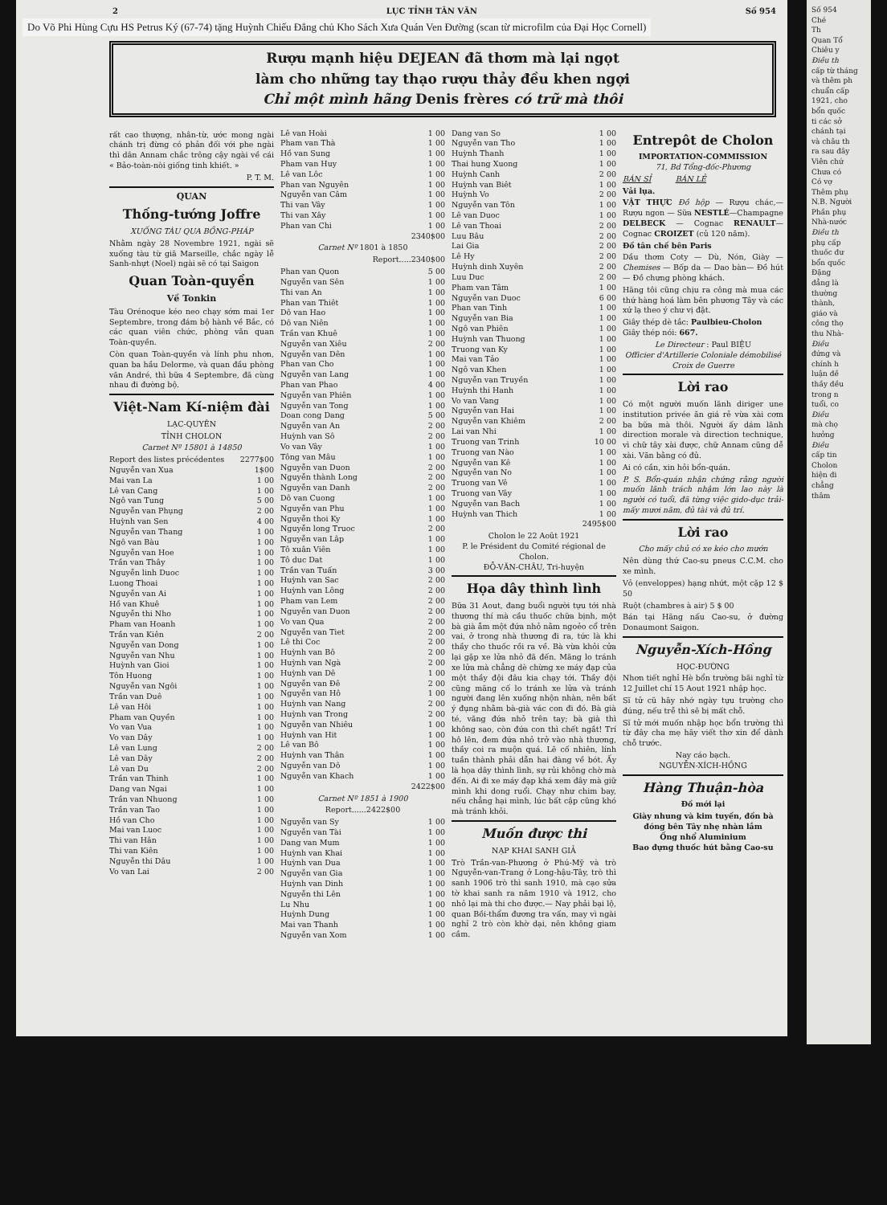2 LỤC TỈNH TÂN VĂN Số 954
Do Võ Phi Hùng Cựu HS Petrus Ký (67-74) tặng Huỳnh Chiếu Đẳng chủ Kho Sách Xưa Quán Ven Đường (scan từ microfilm của Đại Học Cornell)
Rượu mạnh hiệu DEJEAN đã thơm mà lại ngọt
làm cho những tay thạo rượu thảy đều khen ngợi
Chỉ một mình hãng Denis frères có trữ mà thôi
rất cao thượng, nhân-từ, ước mong ngài chánh trị đừng có phản đối với phe ngài thì dân Annam chắc trông cậy ngài về cái « Bảo-toàn-nòi giống tinh khiết. »
P. T. M.
QUAN
Thống-tướng Joffre
XUỐNG TÀU QUA BỒNG-PHÁP
Nhằm ngày 28 Novembre 1921, ngài sẽ xuống tàu từ giã Marseille, chắc ngày lễ Sanh-nhựt (Noel) ngài sẽ có tại Saigon
Quan Toàn-quyền
Về Tonkin
Tàu Orénoque kéo neo chạy sớm mai 1er Septembre, trong đám bộ hành về Bắc, có các quan viên chức, phòng văn quan Toàn-quyền.
Còn quan Toàn-quyền và lính phu nhơn, quan ba hầu Delorme, và quan đầu phòng văn André, thì bữa 4 Septembre, đã cùng nhau đi đường bộ.
Việt-Nam Kí-niệm đài
LẠC-QUYÊN
TỈNH CHOLON
Carnet Nº 15801 à 14850
| Report des listes précédentes | 2277$00 |
| Nguyễn van Xua | 1$00 |
| Mai van La | 1 00 |
| Lê van Cang | 1 00 |
| Ngô van Tung | 5 00 |
| Nguyễn van Phụng | 2 00 |
| Huỳnh van Sen | 4 00 |
| Nguyễn van Thang | 1 00 |
| Ngô van Bàu | 1 00 |
| Nguyễn van Hoe | 1 00 |
| Trần van Thây | 1 00 |
| Nguyễn linh Duoc | 1 00 |
| Luong Thoai | 1 00 |
| Nguyễn van Ai | 1 00 |
| Hồ van Khuê | 1 00 |
| Nguyễn thi Nho | 1 00 |
| Pham van Hoanh | 1 00 |
| Trần van Kiên | 2 00 |
| Nguyễn van Dong | 1 00 |
| Nguyễn van Nhu | 1 00 |
| Huỳnh van Gioi | 1 00 |
| Tôn Huong | 1 00 |
| Nguyễn van Ngôi | 1 00 |
| Trần van Duê | 1 00 |
| Lê van Hôi | 1 00 |
| Pham van Quyền | 1 00 |
| Vo van Vua | 1 00 |
| Vo van Dây | 1 00 |
| Lê van Lung | 2 00 |
| Lê van Dây | 2 00 |
| Lê van Du | 2 00 |
| Trần van Thinh | 1 00 |
| Dang van Ngai | 1 00 |
| Trần van Nhuong | 1 00 |
| Trần van Tao | 1 00 |
| Hồ van Cho | 1 00 |
| Mai van Luoc | 1 00 |
| Thi van Hân | 1 00 |
| Thi van Kiên | 1 00 |
| Nguyễn thi Dâu | 1 00 |
| Vo van Lai | 2 00 |
| Lê van Hoài | 1 00 |
| Pham van Thà | 1 00 |
| Hồ van Sung | 1 00 |
| Pham van Huy | 1 00 |
| Lê van Lôc | 1 00 |
| Phan van Nguyên | 1 00 |
| Nguyễn van Câm | 1 00 |
| Thi van Vây | 1 00 |
| Thi van Xây | 1 00 |
| Phan van Chi | 1 00 |
| | 2340$00 |
Carnet Nº 1801 à 1850
Report.....2340$00
| Phan van Quon | 5 00 |
| Nguyễn van Sên | 1 00 |
| Thi van An | 1 00 |
| Phan van Thiêt | 1 00 |
| Dô van Hao | 1 00 |
| Dô van Niên | 1 00 |
| Trần van Khuê | 1 00 |
| Nguyễn van Xiêu | 2 00 |
| Nguyễn van Dên | 1 00 |
| Phan van Cho | 1 00 |
| Nguyễn van Lang | 1 00 |
| Phan van Phao | 4 00 |
| Nguyễn van Phiên | 1 00 |
| Nguyễn van Tong | 1 00 |
| Doan cong Dang | 5 00 |
| Nguyễn van An | 2 00 |
| Huỳnh van Sô | 2 00 |
| Vo van Vây | 1 00 |
| Tông van Mâu | 1 00 |
| Nguyễn van Duon | 2 00 |
| Nguyễn thành Long | 2 00 |
| Nguyễn van Danh | 2 00 |
| Dô van Cuong | 1 00 |
| Nguyễn van Phu | 1 00 |
| Nguyễn thoi Ky | 1 00 |
| Nguyễn long Truoc | 2 00 |
| Nguyễn van Lâp | 1 00 |
| Tô xuân Viên | 1 00 |
| Tô duc Dat | 1 00 |
| Trần van Tuấn | 3 00 |
| Huỳnh van Sac | 2 00 |
| Huỳnh van Lông | 2 00 |
| Pham van Lem | 2 00 |
| Nguyễn van Duon | 2 00 |
| Vo van Qua | 2 00 |
| Nguyễn van Tiet | 2 00 |
| Lê thi Coc | 2 00 |
| Huỳnh van Bô | 2 00 |
| Huỳnh van Ngà | 2 00 |
| Huỳnh van Dê | 1 00 |
| Nguyễn van Đê | 2 00 |
| Nguyễn van Hô | 1 00 |
| Huỳnh van Nang | 2 00 |
| Huỳnh van Trong | 2 00 |
| Nguyễn van Nhiêu | 1 00 |
| Huỳnh van Hit | 1 00 |
| Lê van Bô | 1 00 |
| Huỳnh van Thân | 1 00 |
| Nguyễn van Dô | 1 00 |
| Nguyễn van Khach | 1 00 |
| | 2422$00 |
Carnet Nº 1851 à 1900
Report......2422$00
| Nguyễn van Sy | 1 00 |
| Nguyễn van Tài | 1 00 |
| Dang van Mum | 1 00 |
| Huỳnh van Khai | 1 00 |
| Huỳnh van Dua | 1 00 |
| Nguyễn van Gia | 1 00 |
| Huỳnh van Dinh | 1 00 |
| Nguyễn thi Lên | 1 00 |
| Lu Nhu | 1 00 |
| Huỳnh Dung | 1 00 |
| Mai van Thanh | 1 00 |
| Nguyễn van Xom | 1 00 |
| Dang van So | 1 00 |
| Nguyễn van Tho | 1 00 |
| Huỳnh Thanh | 1 00 |
| Thai hung Xuong | 1 00 |
| Huỳnh Canh | 2 00 |
| Huỳnh van Biêt | 1 00 |
| Huỳnh Vo | 2 00 |
| Nguyễn van Tôn | 1 00 |
| Lê van Duoc | 1 00 |
| Lê van Thoai | 2 00 |
| Luu Bâu | 2 00 |
| Lai Gia | 2 00 |
| Lê Hy | 2 00 |
| Huỳnh dinh Xuyên | 2 00 |
| Luu Duc | 2 00 |
| Pham van Tâm | 1 00 |
| Nguyễn van Duoc | 6 00 |
| Phan van Tinh | 1 00 |
| Nguyễn van Bia | 1 00 |
| Ngô van Phiên | 1 00 |
| Huỳnh van Thuong | 1 00 |
| Truong van Ky | 1 00 |
| Mai van Tảo | 1 00 |
| Ngô van Khen | 1 00 |
| Nguyễn van Truyền | 1 00 |
| Huỳnh thi Hanh | 1 00 |
| Vo van Vang | 1 00 |
| Nguyễn van Hai | 1 00 |
| Nguyễn van Khiêm | 2 00 |
| Lai van Nhi | 1 00 |
| Truong van Trinh | 10 00 |
| Truong van Nào | 1 00 |
| Nguyễn van Kê | 1 00 |
| Nguyễn van No | 1 00 |
| Truong van Vê | 1 00 |
| Truong van Vây | 1 00 |
| Nguyễn van Bach | 1 00 |
| Huỳnh van Thich | 1 00 |
| | 2495$00 |
Cholon le 22 Août 1921
P. le Président du Comité régional de Cholon.
ĐỖ-VĂN-CHÂU, Tri-huyện
Họa dây thình lình
Bữa 31 Aout, đang buổi người tựu tới nhà thương thí mà cầu thuốc chữa bịnh, một bà già ẵm một đứa nhỏ nằm ngoẻo cổ trên vai, ở trong nhà thương đi ra, tức là khi thầy cho thuốc rồi ra về. Bà vừa khỏi cửa lại gặp xe lửa nhỏ đã đến. Mãng lo tránh xe lửa mà chẳng dè chừng xe máy đạp của một thầy đội đâu kia chạy tới. Thầy đội cũng mãng cố lo tránh xe lửa và tránh người đang lên xuống nhộn nhàn, nên bất ý đụng nhằm bà-già vác con đi đó. Bà già té, văng đứa nhỏ trên tay; bà già thì không sao, còn đứa con thì chết ngắt! Trí hô lên, đem đứa nhỏ trở vào nhà thương, thầy coi ra muộn quá. Lẽ cố nhiên, lính tuần thành phải dẫn hai đàng về bót. Ấy là họa dây thình lình, sự rủi không chờ mà đến. Ai đi xe máy đạp khá xem đây mà giữ mình khi dong ruổi. Chạy như chim bay, nếu chẳng hại mình, lúc bất cập cũng khó mà tránh khỏi.
Muốn được thi
NẠP KHAI SANH GIẢ
Trò Trần-van-Phương ở Phú-Mỹ và trò Nguyễn-van-Trang ở Long-hậu-Tây, trò thì sanh 1906 trò thì sanh 1910, mà cạo sửa tờ khai sanh ra năm 1910 và 1912, cho nhỏ lại mà thi cho được.— Nay phải bại lộ, quan Bồi-thẩm đương tra vấn, may vì ngài nghỉ 2 trò còn khờ dại, nên không giam cầm.
Entrepôt de Cholon
IMPORTATION-COMMISSION
71, Bd Tổng-đốc-Phương
BÁN SỈ BÁN LẺ
Vải lụa.
VẬT THỰC Đồ hộp — Rượu chác,— Rượu ngon — Sữa NESTLÉ—Champagne DELBECK — Cognac RENAULT—Cognac CROIZET (củ 120 năm).
Đồ tân chế bên Paris
Dầu thơm Coty — Dù, Nón, Giày — Chemises — Bốp da — Dao bàn— Đồ hút — Đồ chưng phòng khách.
Hãng tôi cũng chịu ra công mà mua các thứ hàng hoá làm bên phương Tây và các xứ lạ theo ý chư vị đặt.
Giây thép dè tắc: Paulbieu-Cholon
Giây thép nói: 667.
Le Directeur : Paul BIỆU
Officier d'Artillerie Coloniale démobilisé Croix de Guerre
Lời rao
Có một người muốn lãnh diriger une institution privée ăn giá rẻ vừa xài cơm ba bữa mà thôi. Người ấy dám lãnh direction morale và direction technique, vì chữ tây xài được, chữ Annam cũng dễ xài. Văn bằng có đủ.
Ai có cần, xin hỏi bổn-quán.
P. S. Bổn-quán nhận chứng rằng người muốn lãnh trách nhậm lớn lao này là người có tuổi, đã từng việc gido-dục trải-mấy mươi năm, đủ tài và đủ trí.
Lời rao
Cho mấy chủ có xe kéo cho mướn
Nên dùng thứ Cao-su pneus C.C.M. cho xe mình.
Vỏ (enveloppes) hạng nhứt, một cặp 12 $ 50
Ruột (chambres à air) 5 $ 00
Bán tại Hãng nấu Cao-su, ở đường Donaumont Saigon.
Nguyễn-Xích-Hồng
HỌC-ĐƯỜNG
Nhơn tiết nghỉ Hè bổn trường bãi nghỉ từ 12 Juillet chí 15 Aout 1921 nhập học.
Sĩ tử cũ hãy nhớ ngày tựu trường cho đúng, nếu trễ thì sẽ bị mất chỗ.
Sĩ tử mới muốn nhập học bổn trường thì từ đây cha mẹ hãy viết thơ xin để dành chỗ trước.
Nay cáo bạch.
NGUYỄN-XÍCH-HỒNG
Hàng Thuận-hòa
Đồ mới lại
Giày nhung và kim tuyến, đồn bà đóng bên Tây nhẹ nhàn lắm
Ống nhổ Aluminium
Bao đựng thuốc hút bằng Cao-su
Số 954
Ché
Th
Quan Tổ
Chiêu y
Điều th
cấp từ tháng
và thêm ph
chuẩn cấp
1921, cho
bổn quốc
ti các sở
chánh tại
và châu th
ra sau đây
Viên chứ
Chưa có
Có vợ
Thêm phụ
N.B. Người
Phần phụ
Nhà-nước
Điều th
phụ cấp
thuốc đư
bổn quốc
Đặng
đẳng là
thường
thành,
giáo và
công thọ
thu Nhà-
Điều
đứng và
chính h
luận đề
thầy đều
trong n
tuổi, co
Điều
mà chọ
hưởng
Điều
cấp tin
Cholon
hiện đi
chẳng
thâm